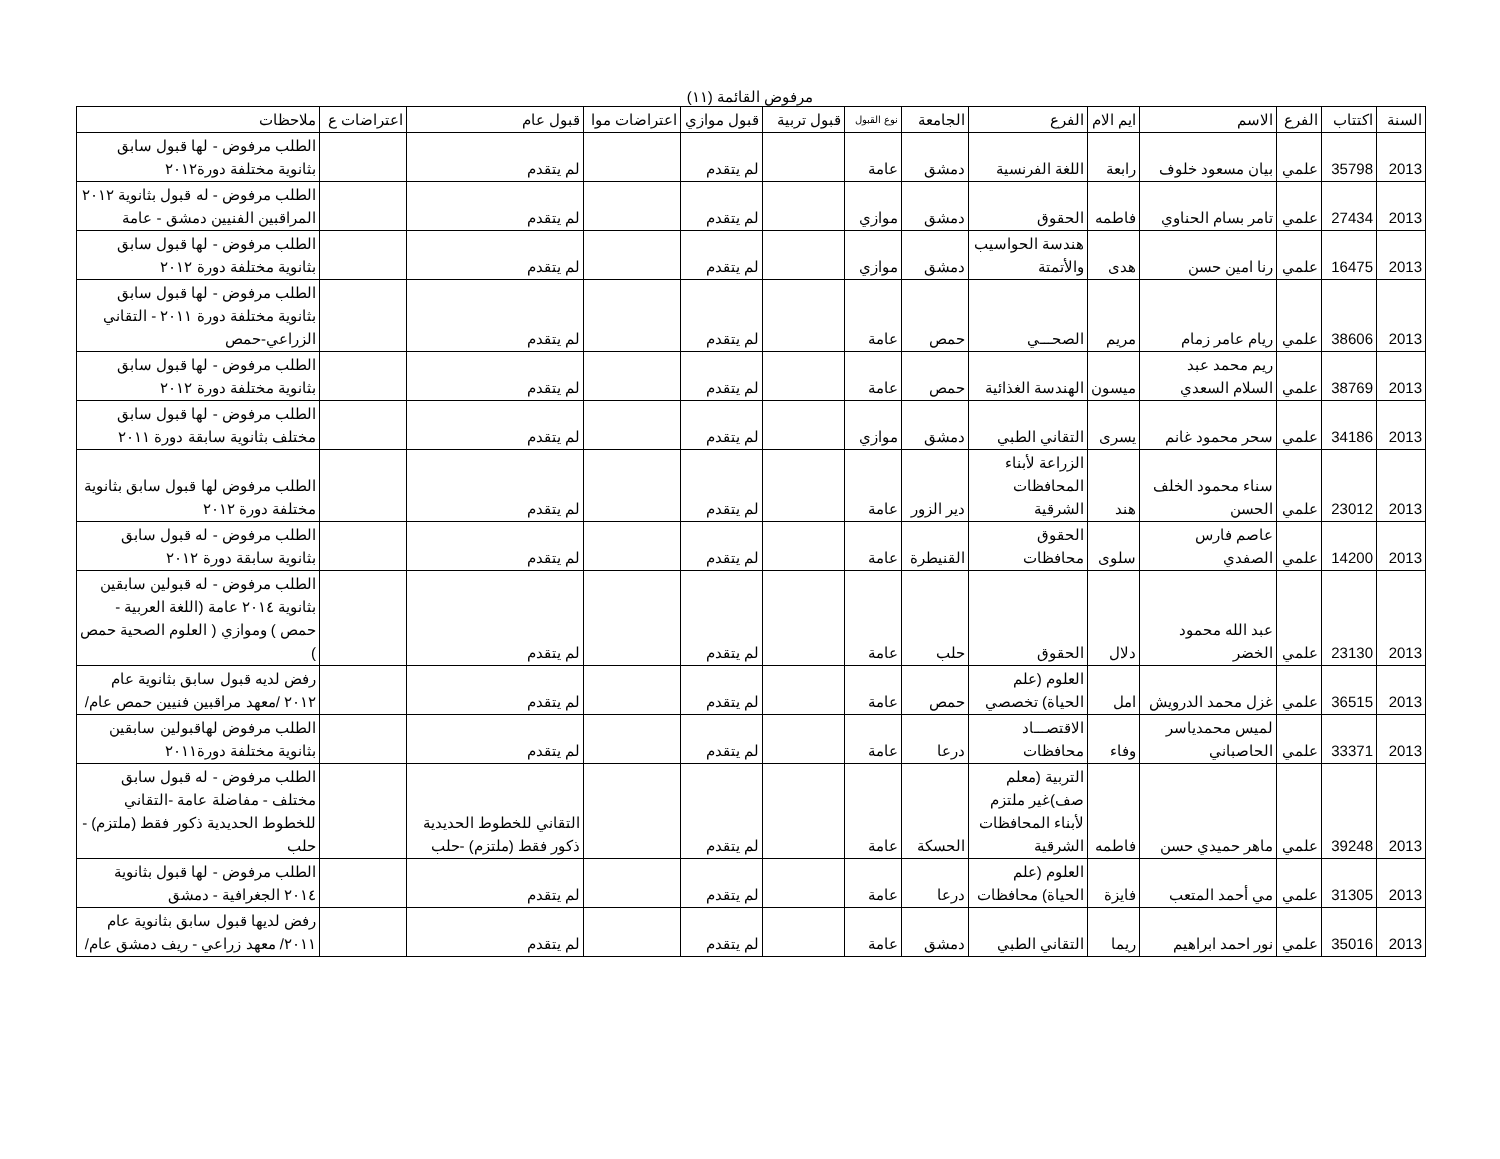مرفوض القائمة (١١)
| السنة | اكتتاب | الفرع | الاسم | ايم الام | الفرع | الجامعة | نوع القبول | قبول تربية | قبول موازي | اعتراضات موا | قبول عام | اعتراضات ع | ملاحظات |
| --- | --- | --- | --- | --- | --- | --- | --- | --- | --- | --- | --- | --- | --- |
| 2013 | 35798 | علمي | بيان مسعود خلوف | رابعة | اللغة الفرنسية | دمشق | عامة | | لم يتقدم | | لم يتقدم | | الطلب مرفوض - لها قبول سابق بثانوية مختلفة دورة٢٠١٢ |
| 2013 | 27434 | علمي | تامر بسام الحناوي | فاطمه | الحقوق | دمشق | موازي | | لم يتقدم | | لم يتقدم | | الطلب مرفوض - له قبول بثانوية ٢٠١٢ المراقبين الفنيين دمشق - عامة |
| 2013 | 16475 | علمي | رنا امين حسن | هدى | هندسة الحواسيب والأتمتة | دمشق | موازي | | لم يتقدم | | لم يتقدم | | الطلب مرفوض - لها قبول سابق بثانوية مختلفة دورة ٢٠١٢ |
| 2013 | 38606 | علمي | ريام عامر زمام | مريم | الصحـــي | حمص | عامة | | لم يتقدم | | لم يتقدم | | الطلب مرفوض - لها قبول سابق بثانوية مختلفة دورة ٢٠١١ - التقاني الزراعي-حمص |
| 2013 | 38769 | علمي | ريم محمد عبد السلام السعدي | ميسون | الهندسة الغذائية | حمص | عامة | | لم يتقدم | | لم يتقدم | | الطلب مرفوض - لها قبول سابق بثانوية مختلفة دورة ٢٠١٢ |
| 2013 | 34186 | علمي | سحر محمود غانم | يسرى | التقاني الطبي | دمشق | موازي | | لم يتقدم | | لم يتقدم | | الطلب مرفوض - لها قبول سابق مختلف بثانوية سابقة دورة ٢٠١١ |
| 2013 | 23012 | علمي | سناء محمود الخلف الحسن | هند | الزراعة لأبناء المحافظات الشرقية | دير الزور | عامة | | لم يتقدم | | لم يتقدم | | الطلب مرفوض لها قبول سابق بثانوية مختلفة دورة ٢٠١٢ |
| 2013 | 14200 | علمي | عاصم فارس الصفدي | سلوى | الحقوق محافظات | القنيطرة | عامة | | لم يتقدم | | لم يتقدم | | الطلب مرفوض - له قبول سابق بثانوية سابقة دورة ٢٠١٢ |
| 2013 | 23130 | علمي | عبد الله محمود الخضر | دلال | الحقوق | حلب | عامة | | لم يتقدم | | لم يتقدم | | الطلب مرفوض - له قبولين سابقين بثانوية ٢٠١٤ عامة (اللغة العربية - حمص ) وموازي ( العلوم الصحية حمص ) |
| 2013 | 36515 | علمي | غزل محمد الدرويش | امل | العلوم (علم الحياة) تخصصي | حمص | عامة | | لم يتقدم | | لم يتقدم | | رفض لديه قبول سابق بثانوية عام ٢٠١٢ /معهد مراقبين فنيين حمص عام/ |
| 2013 | 33371 | علمي | لميس محمدياسر الحاصباني | وفاء | الاقتصـــاد محافظات | درعا | عامة | | لم يتقدم | | لم يتقدم | | الطلب مرفوض لهاقبولين سابقين بثانوية مختلفة دورة٢٠١١ |
| 2013 | 39248 | علمي | ماهر حميدي حسن | فاطمه | التربية (معلم صف)غير ملتزم لأبناء المحافظات الشرقية | الحسكة | عامة | | لم يتقدم | | التقاني للخطوط الحديدية ذكور فقط (ملتزم) -حلب | | الطلب مرفوض - له قبول سابق مختلف - مفاضلة عامة -التقاني للخطوط الحديدية ذكور فقط (ملتزم) - حلب |
| 2013 | 31305 | علمي | مي أحمد المتعب | فايزة | العلوم (علم الحياة) محافظات | درعا | عامة | | لم يتقدم | | لم يتقدم | | الطلب مرفوض - لها قبول بثانوية ٢٠١٤ الجغرافية - دمشق |
| 2013 | 35016 | علمي | نور احمد ابراهيم | ريما | التقاني الطبي | دمشق | عامة | | لم يتقدم | | لم يتقدم | | رفض لديها قبول سابق بثانوية عام ٢٠١١/ معهد زراعي - ريف دمشق عام/ |